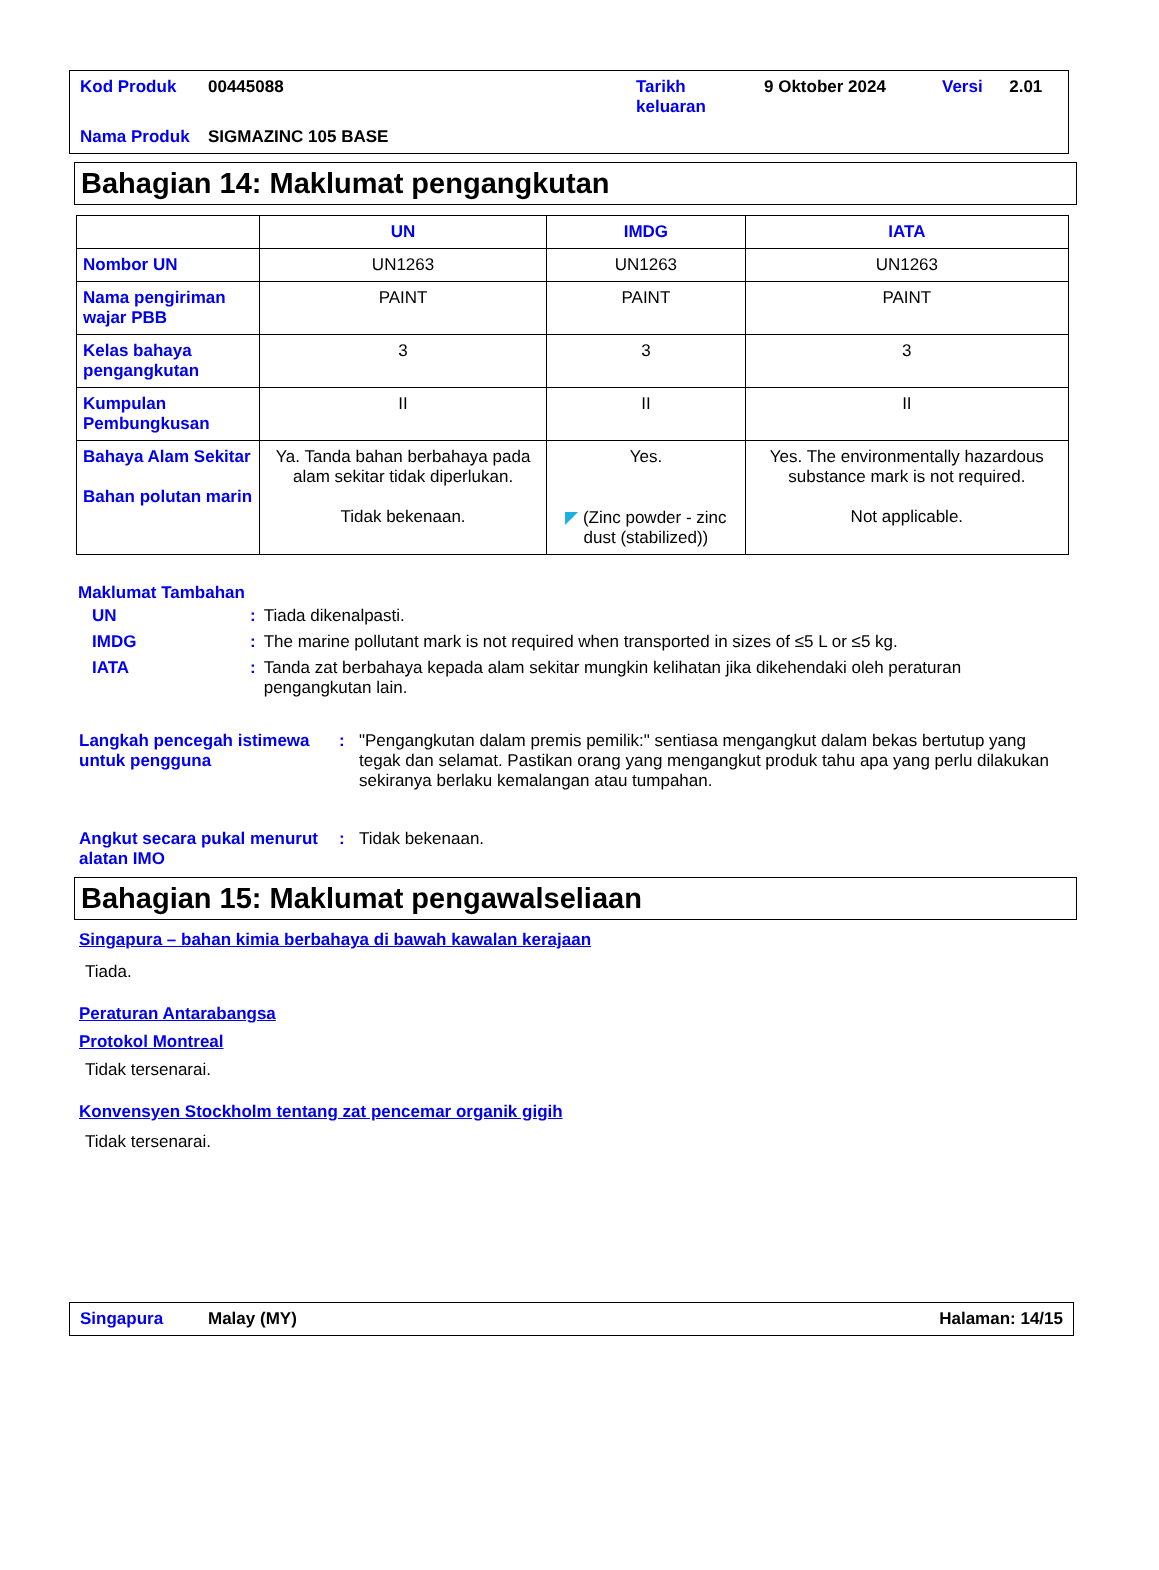| Kod Produk | 00445088 | Tarikh keluaran | 9 Oktober 2024 | Versi | 2.01 |
| Nama Produk | SIGMAZINC 105 BASE | | | | |
Bahagian 14: Maklumat pengangkutan
| | UN | IMDG | IATA |
| --- | --- | --- | --- |
| Nombor UN | UN1263 | UN1263 | UN1263 |
| Nama pengiriman wajar PBB | PAINT | PAINT | PAINT |
| Kelas bahaya pengangkutan | 3 | 3 | 3 |
| Kumpulan Pembungkusan | II | II | II |
| Bahaya Alam Sekitar Bahan polutan marin | Ya. Tanda bahan berbahaya pada alam sekitar tidak diperlukan. Tidak bekenaan. | Yes. ◤ (Zinc powder - zinc dust (stabilized)) | Yes. The environmentally hazardous substance mark is not required. Not applicable. |
Maklumat Tambahan
| UN | : | Tiada dikenalpasti. |
| IMDG | : | The marine pollutant mark is not required when transported in sizes of ≤5 L or ≤5 kg. |
| IATA | : | Tanda zat berbahaya kepada alam sekitar mungkin kelihatan jika dikehendaki oleh peraturan pengangkutan lain. |
Langkah pencegah istimewa untuk pengguna
: "Pengangkutan dalam premis pemilik:" sentiasa mengangkut dalam bekas bertutup yang tegak dan selamat. Pastikan orang yang mengangkut produk tahu apa yang perlu dilakukan sekiranya berlaku kemalangan atau tumpahan.
Angkut secara pukal menurut alatan IMO
: Tidak bekenaan.
Bahagian 15: Maklumat pengawalseliaan
Singapura – bahan kimia berbahaya di bawah kawalan kerajaan
Tiada.
Peraturan Antarabangsa
Protokol Montreal
Tidak tersenarai.
Konvensyen Stockholm tentang zat pencemar organik gigih
Tidak tersenarai.
Singapura Malay (MY) Halaman: 14/15